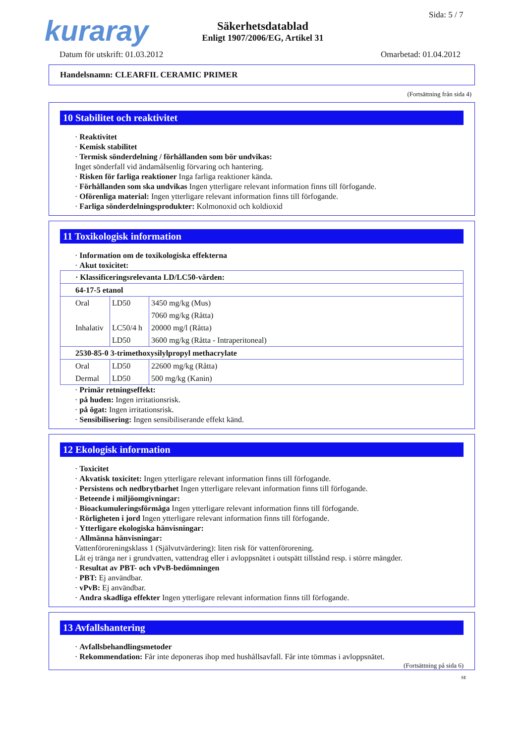kuraray Sida: 5 / 7
Säkerhetsdatablad
Enligt 1907/2006/EG, Artikel 31
Datum för utskrift: 01.03.2012 Omarbetad: 01.04.2012
Handelsnamn: CLEARFIL CERAMIC PRIMER
(Fortsättning från sida 4)
10 Stabilitet och reaktivitet
· Reaktivitet
· Kemisk stabilitet
· Termisk sönderdelning / förhållanden som bör undvikas:
Inget sönderfall vid ändamålsenlig förvaring och hantering.
· Risken för farliga reaktioner Inga farliga reaktioner kända.
· Förhållanden som ska undvikas Ingen ytterligare relevant information finns till förfogande.
· Oförenliga material: Ingen ytterligare relevant information finns till förfogande.
· Farliga sönderdelningsprodukter: Kolmonoxid och koldioxid
11 Toxikologisk information
· Information om de toxikologiska effekterna
· Akut toxicitet:
| · Klassificeringsrelevanta LD/LC50-värden: | | |
| 64-17-5 etanol | | |
| Oral | LD50 | 3450 mg/kg (Mus) |
| | | 7060 mg/kg (Råtta) |
| Inhalativ | LC50/4 h | 20000 mg/l (Råtta) |
| | LD50 | 3600 mg/kg (Råtta - Intraperitoneal) |
| 2530-85-0 3-trimethoxysilylpropyl methacrylate | | |
| Oral | LD50 | 22600 mg/kg (Råtta) |
| Dermal | LD50 | 500 mg/kg (Kanin) |
· Primär retningseffekt:
· på huden: Ingen irritationsrisk.
· på ögat: Ingen irritationsrisk.
· Sensibilisering: Ingen sensibiliserande effekt känd.
12 Ekologisk information
· Toxicitet
· Akvatisk toxicitet: Ingen ytterligare relevant information finns till förfogande.
· Persistens och nedbrytbarhet Ingen ytterligare relevant information finns till förfogande.
· Beteende i miljöomgivningar:
· Bioackumuleringsförmåga Ingen ytterligare relevant information finns till förfogande.
· Rörligheten i jord Ingen ytterligare relevant information finns till förfogande.
· Ytterligare ekologiska hänvisningar:
· Allmänna hänvisningar:
Vattenföroreningsklass 1 (Självutvärdering): liten risk för vattenförorening.
Låt ej tränga ner i grundvatten, vattendrag eller i avloppsnätet i outspätt tillstånd resp. i större mängder.
· Resultat av PBT- och vPvB-bedömningen
· PBT: Ej användbar.
· vPvB: Ej användbar.
· Andra skadliga effekter Ingen ytterligare relevant information finns till förfogande.
13 Avfallshantering
· Avfallsbehandlingsmetoder
· Rekommendation: Får inte deponeras ihop med hushållsavfall. Får inte tömmas i avloppsnätet.
(Fortsättning på sida 6)
SE